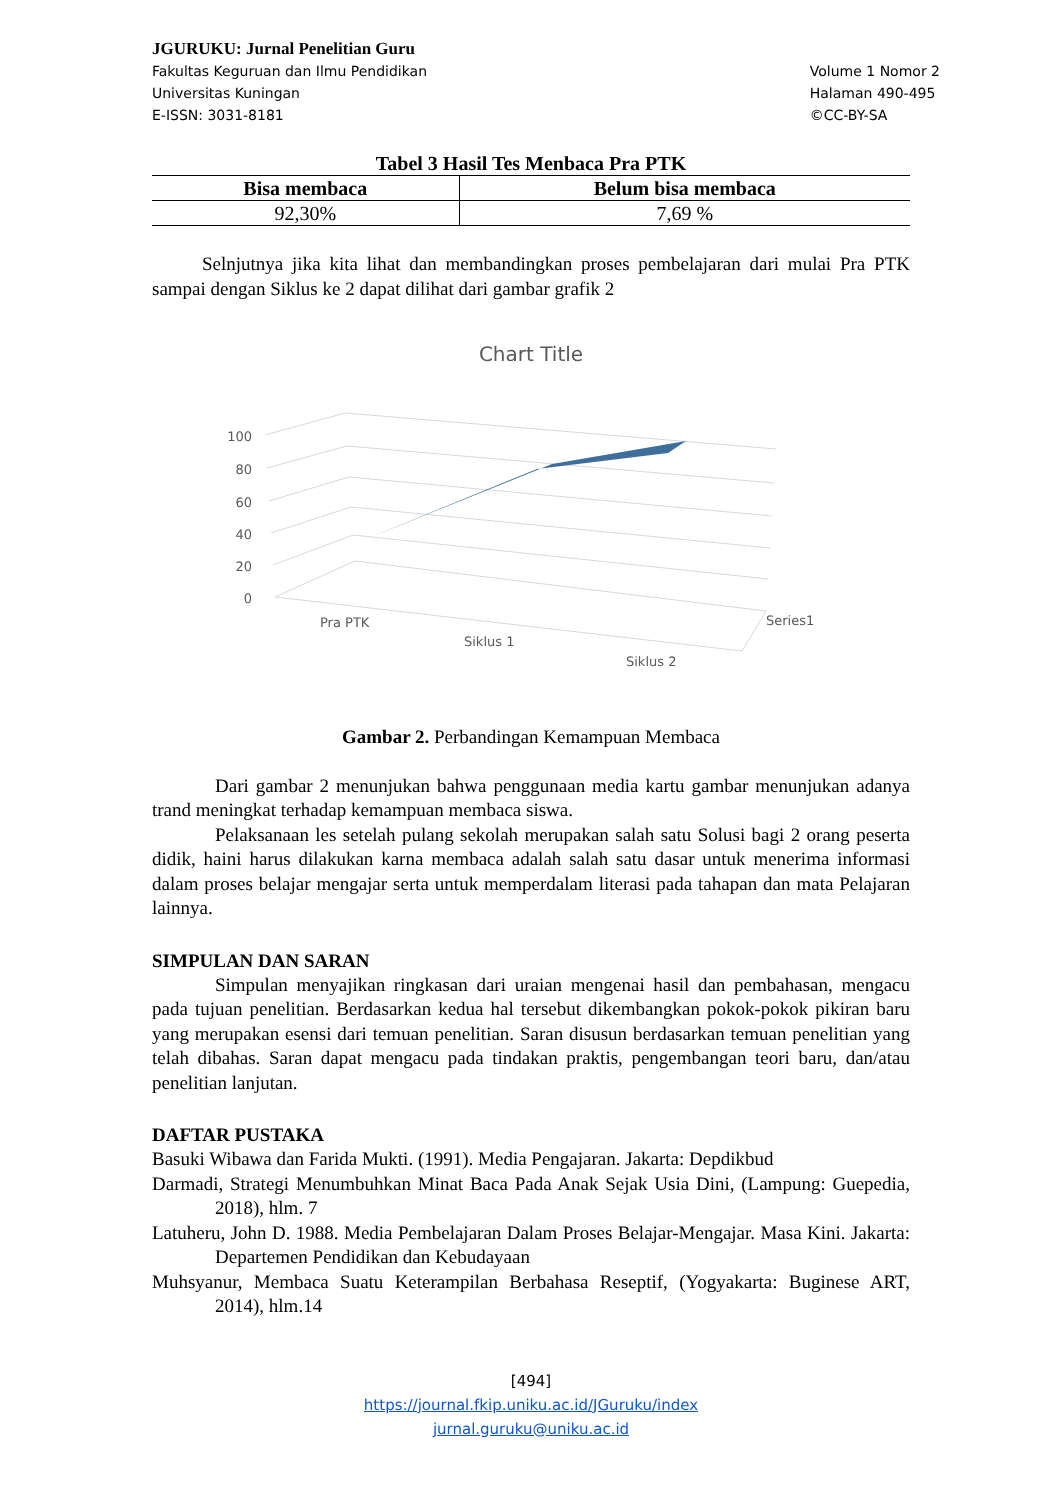JGURUKU: Jurnal Penelitian Guru
Fakultas Keguruan dan Ilmu Pendidikan
Universitas Kuningan
E-ISSN: 3031-8181
Volume 1 Nomor 2
Halaman 490-495
©CC-BY-SA
Tabel 3 Hasil Tes Menbaca Pra PTK
| Bisa membaca | Belum bisa membaca |
| --- | --- |
| 92,30% | 7,69 % |
Selnjutnya jika kita lihat dan membandingkan proses pembelajaran dari mulai Pra PTK sampai dengan Siklus ke 2 dapat dilihat dari gambar grafik 2
Chart Title
100
80
60
40
20
0
Pra PTK
Siklus 1
Siklus 2
Series1
Gambar 2. Perbandingan Kemampuan Membaca
Dari gambar 2 menunjukan bahwa penggunaan media kartu gambar menunjukan adanya trand meningkat terhadap kemampuan membaca siswa.
Pelaksanaan les setelah pulang sekolah merupakan salah satu Solusi bagi 2 orang peserta didik, haini harus dilakukan karna membaca adalah salah satu dasar untuk menerima informasi dalam proses belajar mengajar serta untuk memperdalam literasi pada tahapan dan mata Pelajaran lainnya.
SIMPULAN DAN SARAN
Simpulan menyajikan ringkasan dari uraian mengenai hasil dan pembahasan, mengacu pada tujuan penelitian. Berdasarkan kedua hal tersebut dikembangkan pokok-pokok pikiran baru yang merupakan esensi dari temuan penelitian. Saran disusun berdasarkan temuan penelitian yang telah dibahas. Saran dapat mengacu pada tindakan praktis, pengembangan teori baru, dan/atau penelitian lanjutan.
DAFTAR PUSTAKA
Basuki Wibawa dan Farida Mukti. (1991). Media Pengajaran. Jakarta: Depdikbud
Darmadi, Strategi Menumbuhkan Minat Baca Pada Anak Sejak Usia Dini, (Lampung: Guepedia, 2018), hlm. 7
Latuheru, John D. 1988. Media Pembelajaran Dalam Proses Belajar-Mengajar. Masa Kini. Jakarta: Departemen Pendidikan dan Kebudayaan
Muhsyanur, Membaca Suatu Keterampilan Berbahasa Reseptif, (Yogyakarta: Buginese ART, 2014), hlm.14
[494]
https://journal.fkip.uniku.ac.id/JGuruku/index
jurnal.guruku@uniku.ac.id